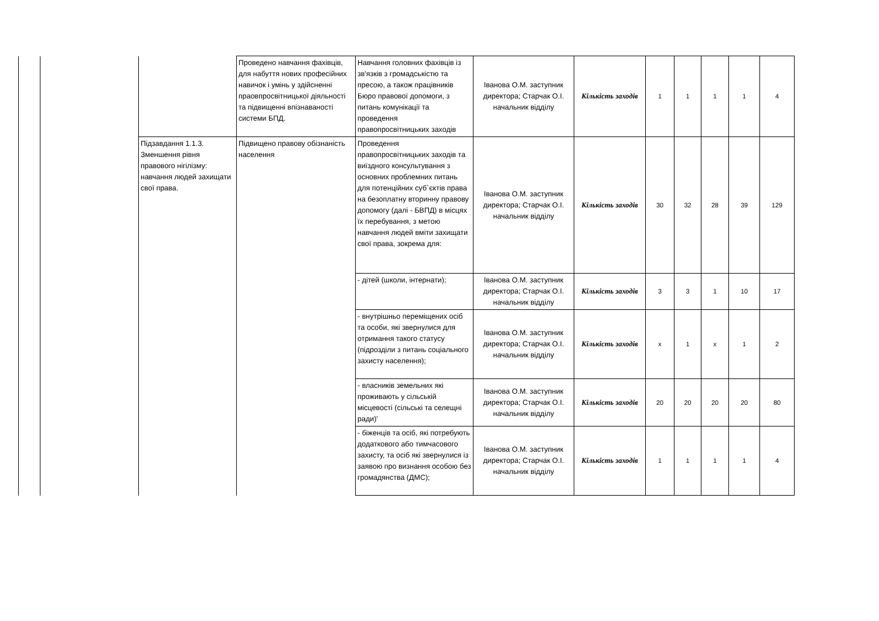| | | | Проведено навчання фахівців, для набуття нових професійних навичок і умінь у здійсненні праовпросвітницької діяльності та підвищенні впізнаваності системи БПД. | Навчання головних фахівців із зв'язків з громадськістю та пресою, а також працівників Бюро правової допомоги, з питань комунікації та проведення правопросвітницьких заходів | Іванова О.М. заступник директора; Старчак О.І. начальник відділу | Кількість заходів | 1 | 1 | 1 | 1 | 4 |
| | | Підзавдання 1.1.3. Зменшення рівня правового нігілізму: навчання людей захищати свої права. | Підвищено правову обізнаність населення | Проведення правопросвітницьких заходів та виїздного консультування з основних проблемних питань для потенційних суб`єктів права на безоплатну вторинну правову допомогу (далі - БВПД) в місцях їх перебування, з метою навчання людей вміти захищати свої права, зокрема для: | Іванова О.М. заступник директора; Старчак О.І. начальник відділу | Кількість заходів | 30 | 32 | 28 | 39 | 129 |
| | | | | - дітей (школи, інтернати); | Іванова О.М. заступник директора; Старчак О.І. начальник відділу | Кількість заходів | 3 | 3 | 1 | 10 | 17 |
| | | | | - внутрішньо переміщених осіб та особи, які звернулися для отримання такого статусу (підрозділи з питань соціального захисту населення); | Іванова О.М. заступник директора; Старчак О.І. начальник відділу | Кількість заходів | x | 1 | x | 1 | 2 |
| | | | | - власників земельних які проживають у сільській місцевості (сільські та селещні ради)' | Іванова О.М. заступник директора; Старчак О.І. начальник відділу | Кількість заходів | 20 | 20 | 20 | 20 | 80 |
| | | | | - біженців та осіб, які потребують додаткового або тимчасового захисту, та осіб які звернулися із заявою про визнання особою без громадянства (ДМС); | Іванова О.М. заступник директора; Старчак О.І. начальник відділу | Кількість заходів | 1 | 1 | 1 | 1 | 4 |